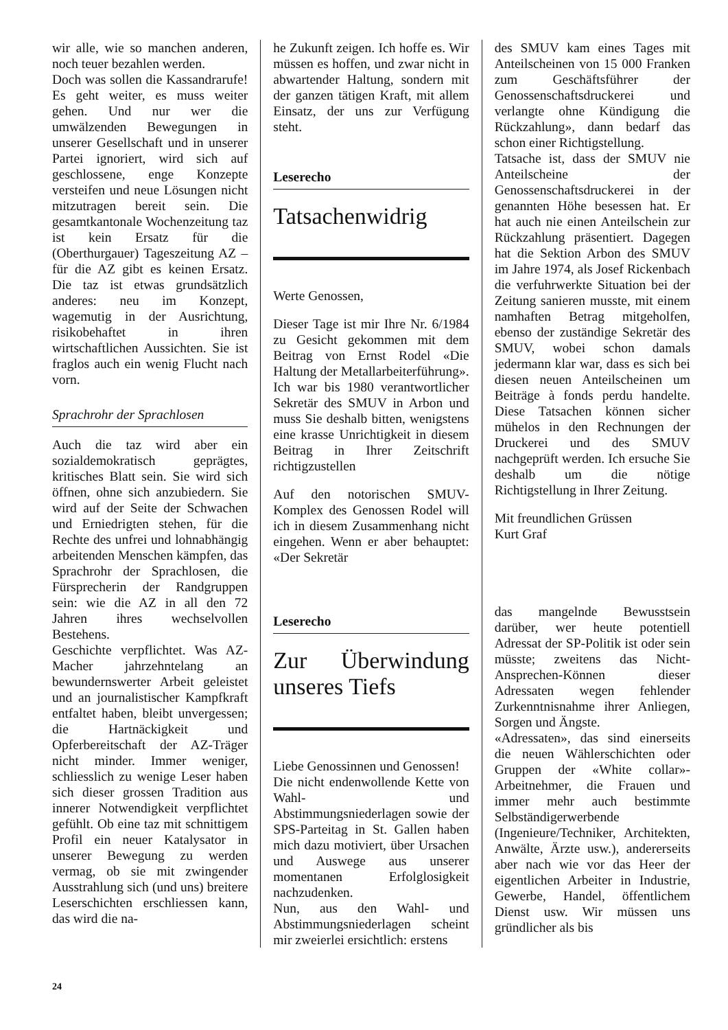wir alle, wie so manchen anderen, noch teuer bezahlen werden.
Doch was sollen die Kassandrarufe! Es geht weiter, es muss weiter gehen. Und nur wer die umwälzenden Bewegungen in unserer Gesellschaft und in unserer Partei ignoriert, wird sich auf geschlossene, enge Konzepte versteifen und neue Lösungen nicht mitzutragen bereit sein. Die gesamtkantonale Wochenzeitung taz ist kein Ersatz für die (Oberthurgauer) Tageszeitung AZ – für die AZ gibt es keinen Ersatz. Die taz ist etwas grundsätzlich anderes: neu im Konzept, wagemutig in der Ausrichtung, risikobehaftet in ihren wirtschaftlichen Aussichten. Sie ist fraglos auch ein wenig Flucht nach vorn.
Sprachrohr der Sprachlosen
Auch die taz wird aber ein sozialdemokratisch geprägtes, kritisches Blatt sein. Sie wird sich öffnen, ohne sich anzubiedern. Sie wird auf der Seite der Schwachen und Erniedrigten stehen, für die Rechte des unfrei und lohnabhängig arbeitenden Menschen kämpfen, das Sprachrohr der Sprachlosen, die Fürsprecherin der Randgruppen sein: wie die AZ in all den 72 Jahren ihres wechselvollen Bestehens.
Geschichte verpflichtet. Was AZ-Macher jahrzehntelang an bewundernswerter Arbeit geleistet und an journalistischer Kampfkraft entfaltet haben, bleibt unvergessen; die Hartnäckigkeit und Opferbereitschaft der AZ-Träger nicht minder. Immer weniger, schliesslich zu wenige Leser haben sich dieser grossen Tradition aus innerer Notwendigkeit verpflichtet gefühlt. Ob eine taz mit schnittigem Profil ein neuer Katalysator in unserer Bewegung zu werden vermag, ob sie mit zwingender Ausstrahlung sich (und uns) breitere Leserschichten erschliessen kann, das wird die na-
he Zukunft zeigen. Ich hoffe es. Wir müssen es hoffen, und zwar nicht in abwartender Haltung, sondern mit der ganzen tätigen Kraft, mit allem Einsatz, der uns zur Verfügung steht.
Leserecho
Tatsachenwidrig
Werte Genossen,
Dieser Tage ist mir Ihre Nr. 6/1984 zu Gesicht gekommen mit dem Beitrag von Ernst Rodel «Die Haltung der Metallarbeiterführung». Ich war bis 1980 verantwortlicher Sekretär des SMUV in Arbon und muss Sie deshalb bitten, wenigstens eine krasse Unrichtigkeit in diesem Beitrag in Ihrer Zeitschrift richtigzustellen
Auf den notorischen SMUV-Komplex des Genossen Rodel will ich in diesem Zusammenhang nicht eingehen. Wenn er aber behauptet: «Der Sekretär
Leserecho
Zur Überwindung unseres Tiefs
Liebe Genossinnen und Genossen!
Die nicht endenwollende Kette von Wahl- und Abstimmungsniederlagen sowie der SPS-Parteitag in St. Gallen haben mich dazu motiviert, über Ursachen und Auswege aus unserer momentanen Erfolglosigkeit nachzudenken.
Nun, aus den Wahl- und Abstimmungsniederlagen scheint mir zweierlei ersichtlich: erstens
des SMUV kam eines Tages mit Anteilscheinen von 15 000 Franken zum Geschäftsführer der Genossenschaftsdruckerei und verlangte ohne Kündigung die Rückzahlung», dann bedarf das schon einer Richtigstellung.
Tatsache ist, dass der SMUV nie Anteilscheine der Genossenschaftsdruckerei in der genannten Höhe besessen hat. Er hat auch nie einen Anteilschein zur Rückzahlung präsentiert. Dagegen hat die Sektion Arbon des SMUV im Jahre 1974, als Josef Rickenbach die verfuhrwerkte Situation bei der Zeitung sanieren musste, mit einem namhaften Betrag mitgeholfen, ebenso der zuständige Sekretär des SMUV, wobei schon damals jedermann klar war, dass es sich bei diesen neuen Anteilscheinen um Beiträge à fonds perdu handelte. Diese Tatsachen können sicher mühelos in den Rechnungen der Druckerei und des SMUV nachgeprüft werden. Ich ersuche Sie deshalb um die nötige Richtigstellung in Ihrer Zeitung.
Mit freundlichen Grüssen
Kurt Graf
das mangelnde Bewusstsein darüber, wer heute potentiell Adressat der SP-Politik ist oder sein müsste; zweitens das Nicht-Ansprechen-Können dieser Adressaten wegen fehlender Zurkenntnisnahme ihrer Anliegen, Sorgen und Ängste.
«Adressaten», das sind einerseits die neuen Wählerschichten oder Gruppen der «White collar»-Arbeitnehmer, die Frauen und immer mehr auch bestimmte Selbständigerwerbende (Ingenieure/Techniker, Architekten, Anwälte, Ärzte usw.), andererseits aber nach wie vor das Heer der eigentlichen Arbeiter in Industrie, Gewerbe, Handel, öffentlichem Dienst usw. Wir müssen uns gründlicher als bis
24